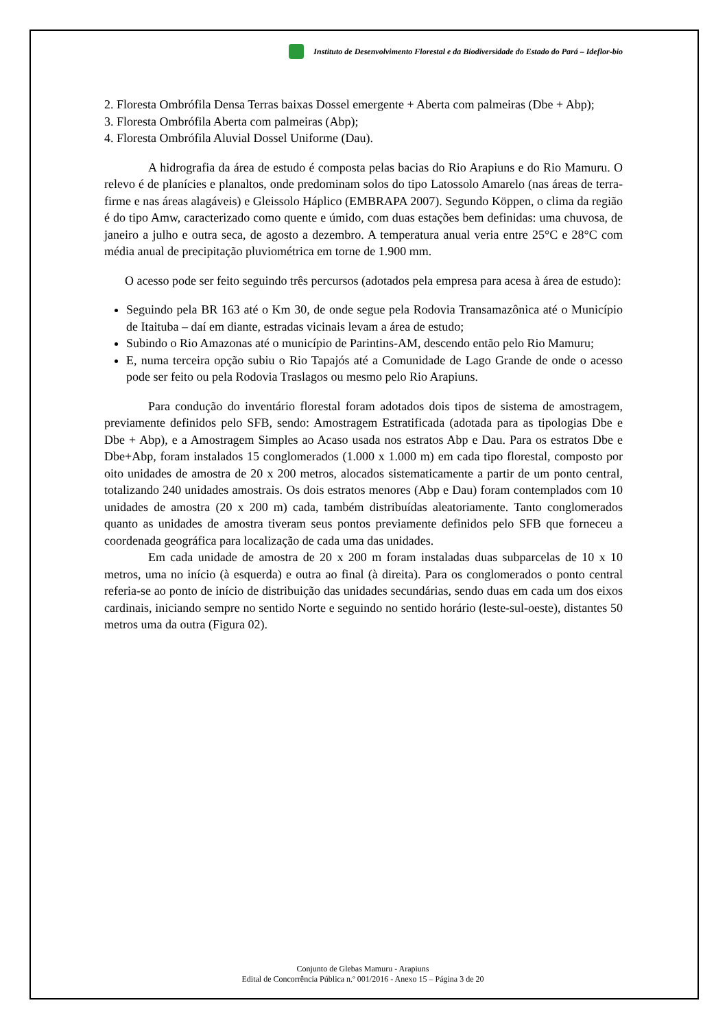Instituto de Desenvolvimento Florestal e da Biodiversidade do Estado do Pará – Ideflor-bio
2. Floresta Ombrófila Densa Terras baixas Dossel emergente + Aberta com palmeiras (Dbe + Abp);
3. Floresta Ombrófila Aberta com palmeiras (Abp);
4. Floresta Ombrófila Aluvial Dossel Uniforme (Dau).
A hidrografia da área de estudo é composta pelas bacias do Rio Arapiuns e do Rio Mamuru. O relevo é de planícies e planaltos, onde predominam solos do tipo Latossolo Amarelo (nas áreas de terra-firme e nas áreas alagáveis) e Gleissolo Háplico (EMBRAPA 2007). Segundo Köppen, o clima da região é do tipo Amw, caracterizado como quente e úmido, com duas estações bem definidas: uma chuvosa, de janeiro a julho e outra seca, de agosto a dezembro. A temperatura anual veria entre 25°C e 28°C com média anual de precipitação pluviométrica em torne de 1.900 mm.
O acesso pode ser feito seguindo três percursos (adotados pela empresa para acesa à área de estudo):
Seguindo pela BR 163 até o Km 30, de onde segue pela Rodovia Transamazônica até o Município de Itaituba – daí em diante, estradas vicinais levam a área de estudo;
Subindo o Rio Amazonas até o município de Parintins-AM, descendo então pelo Rio Mamuru;
E, numa terceira opção subiu o Rio Tapajós até a Comunidade de Lago Grande de onde o acesso pode ser feito ou pela Rodovia Traslagos ou mesmo pelo Rio Arapiuns.
Para condução do inventário florestal foram adotados dois tipos de sistema de amostragem, previamente definidos pelo SFB, sendo: Amostragem Estratificada (adotada para as tipologias Dbe e Dbe + Abp), e a Amostragem Simples ao Acaso usada nos estratos Abp e Dau. Para os estratos Dbe e Dbe+Abp, foram instalados 15 conglomerados (1.000 x 1.000 m) em cada tipo florestal, composto por oito unidades de amostra de 20 x 200 metros, alocados sistematicamente a partir de um ponto central, totalizando 240 unidades amostrais. Os dois estratos menores (Abp e Dau) foram contemplados com 10 unidades de amostra (20 x 200 m) cada, também distribuídas aleatoriamente. Tanto conglomerados quanto as unidades de amostra tiveram seus pontos previamente definidos pelo SFB que forneceu a coordenada geográfica para localização de cada uma das unidades.
Em cada unidade de amostra de 20 x 200 m foram instaladas duas subparcelas de 10 x 10 metros, uma no início (à esquerda) e outra ao final (à direita). Para os conglomerados o ponto central referia-se ao ponto de início de distribuição das unidades secundárias, sendo duas em cada um dos eixos cardinais, iniciando sempre no sentido Norte e seguindo no sentido horário (leste-sul-oeste), distantes 50 metros uma da outra (Figura 02).
Conjunto de Glebas Mamuru - Arapiuns
Edital de Concorrência Pública n.º 001/2016 - Anexo 15 – Página 3 de 20